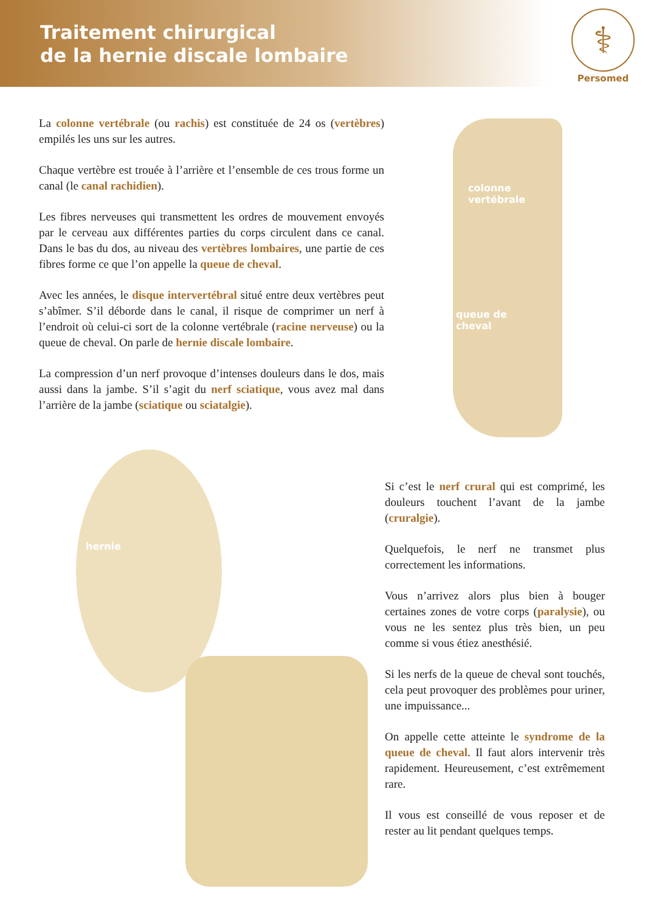Traitement chirurgical
de la hernie discale lombaire
⚕
Persomed
La colonne vertébrale (ou rachis) est constituée de 24 os (vertèbres) empilés les uns sur les autres.
Chaque vertèbre est trouée à l’arrière et l’ensemble de ces trous forme un canal (le canal rachidien).
Les fibres nerveuses qui transmettent les ordres de mouvement envoyés par le cerveau aux différentes parties du corps circulent dans ce canal. Dans le bas du dos, au niveau des vertèbres lombaires, une partie de ces fibres forme ce que l’on appelle la queue de cheval.
Avec les années, le disque intervertébral situé entre deux vertèbres peut s’abîmer. S’il déborde dans le canal, il risque de comprimer un nerf à l’endroit où celui-ci sort de la colonne vertébrale (racine nerveuse) ou la queue de cheval. On parle de hernie discale lombaire.
La compression d’un nerf provoque d’intenses douleurs dans le dos, mais aussi dans la jambe. S’il s’agit du nerf sciatique, vous avez mal dans l’arrière de la jambe (sciatique ou sciatalgie).
colonne
vertébrale
queue de
cheval
hernie
Si c’est le nerf crural qui est comprimé, les douleurs touchent l’avant de la jambe (cruralgie).
Quelquefois, le nerf ne transmet plus correctement les informations.
Vous n’arrivez alors plus bien à bouger certaines zones de votre corps (paralysie), ou vous ne les sentez plus très bien, un peu comme si vous étiez anesthésié.
Si les nerfs de la queue de cheval sont touchés, cela peut provoquer des problèmes pour uriner, une impuissance...
On appelle cette atteinte le syndrome de la queue de cheval. Il faut alors intervenir très rapidement. Heureusement, c’est extrêmement rare.
Il vous est conseillé de vous reposer et de rester au lit pendant quelques temps.